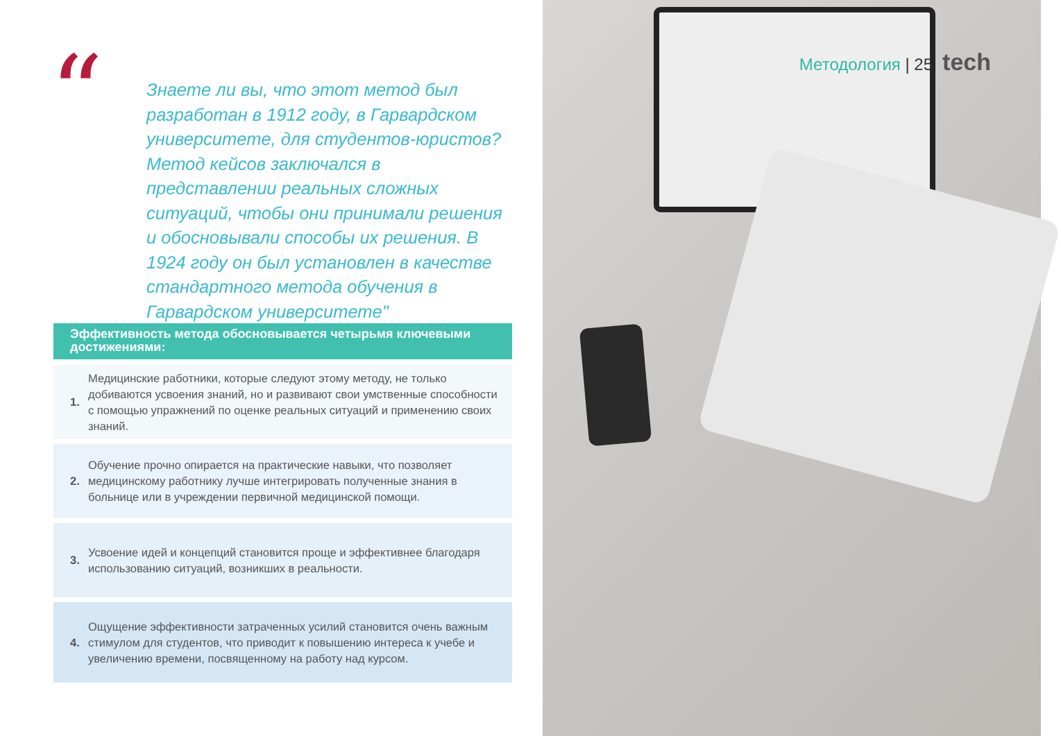“
Знаете ли вы, что этот метод был разработан в 1912 году, в Гарвардском университете, для студентов-юристов? Метод кейсов заключался в представлении реальных сложных ситуаций, чтобы они принимали решения и обосновывали способы их решения. В 1924 году он был установлен в качестве стандартного метода обучения в Гарвардском университете"
Эффективность метода обосновывается четырьмя ключевыми достижениями:
1.
Медицинские работники, которые следуют этому методу, не только добиваются усвоения знаний, но и развивают свои умственные способности с помощью упражнений по оценке реальных ситуаций и применению своих знаний.
2.
Обучение прочно опирается на практические навыки, что позволяет медицинскому работнику лучше интегрировать полученные знания в больнице или в учреждении первичной медицинской помощи.
3.
Усвоение идей и концепций становится проще и эффективнее благодаря использованию ситуаций, возникших в реальности.
4.
Ощущение эффективности затраченных усилий становится очень важным стимулом для студентов, что приводит к повышению интереса к учебе и увеличению времени, посвященному на работу над курсом.
Методология | 25 tech